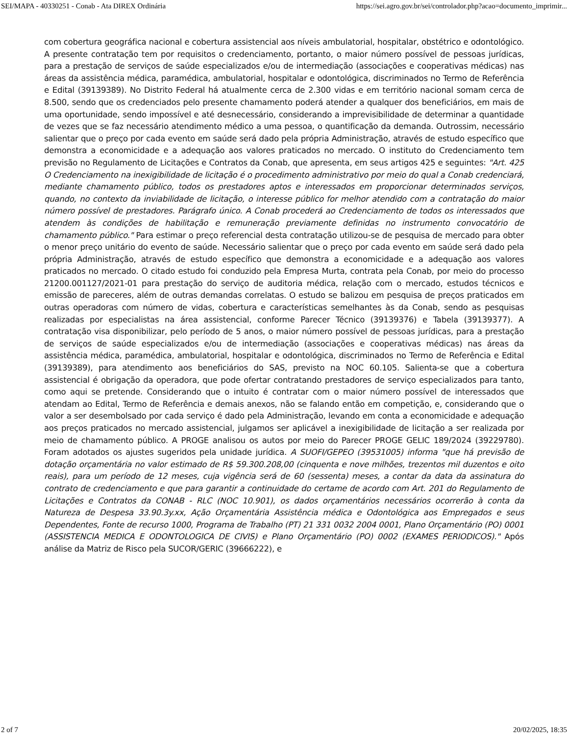SEI/MAPA - 40330251 - Conab - Ata DIREX Ordinária https://sei.agro.gov.br/sei/controlador.php?acao=documento_imprimir...
com cobertura geográfica nacional e cobertura assistencial aos níveis ambulatorial, hospitalar, obstétrico e odontológico. A presente contratação tem por requisitos o credenciamento, portanto, o maior número possível de pessoas jurídicas, para a prestação de serviços de saúde especializados e/ou de intermediação (associações e cooperativas médicas) nas áreas da assistência médica, paramédica, ambulatorial, hospitalar e odontológica, discriminados no Termo de Referência e Edital (39139389). No Distrito Federal há atualmente cerca de 2.300 vidas e em território nacional somam cerca de 8.500, sendo que os credenciados pelo presente chamamento poderá atender a qualquer dos beneficiários, em mais de uma oportunidade, sendo impossível e até desnecessário, considerando a imprevisibilidade de determinar a quantidade de vezes que se faz necessário atendimento médico a uma pessoa, o quantificação da demanda. Outrossim, necessário salientar que o preço por cada evento em saúde será dado pela própria Administração, através de estudo específico que demonstra a economicidade e a adequação aos valores praticados no mercado. O instituto do Credenciamento tem previsão no Regulamento de Licitações e Contratos da Conab, que apresenta, em seus artigos 425 e seguintes: "Art. 425 O Credenciamento na inexigibilidade de licitação é o procedimento administrativo por meio do qual a Conab credenciará, mediante chamamento público, todos os prestadores aptos e interessados em proporcionar determinados serviços, quando, no contexto da inviabilidade de licitação, o interesse público for melhor atendido com a contratação do maior número possível de prestadores. Parágrafo único. A Conab procederá ao Credenciamento de todos os interessados que atendem às condições de habilitação e remuneração previamente definidas no instrumento convocatório de chamamento público." Para estimar o preço referencial desta contratação utilizou-se de pesquisa de mercado para obter o menor preço unitário do evento de saúde. Necessário salientar que o preço por cada evento em saúde será dado pela própria Administração, através de estudo específico que demonstra a economicidade e a adequação aos valores praticados no mercado. O citado estudo foi conduzido pela Empresa Murta, contrata pela Conab, por meio do processo 21200.001127/2021-01 para prestação do serviço de auditoria médica, relação com o mercado, estudos técnicos e emissão de pareceres, além de outras demandas correlatas. O estudo se balizou em pesquisa de preços praticados em outras operadoras com número de vidas, cobertura e características semelhantes às da Conab, sendo as pesquisas realizadas por especialistas na área assistencial, conforme Parecer Técnico (39139376) e Tabela (39139377). A contratação visa disponibilizar, pelo período de 5 anos, o maior número possível de pessoas jurídicas, para a prestação de serviços de saúde especializados e/ou de intermediação (associações e cooperativas médicas) nas áreas da assistência médica, paramédica, ambulatorial, hospitalar e odontológica, discriminados no Termo de Referência e Edital (39139389), para atendimento aos beneficiários do SAS, previsto na NOC 60.105. Salienta-se que a cobertura assistencial é obrigação da operadora, que pode ofertar contratando prestadores de serviço especializados para tanto, como aqui se pretende. Considerando que o intuito é contratar com o maior número possível de interessados que atendam ao Edital, Termo de Referência e demais anexos, não se falando então em competição, e, considerando que o valor a ser desembolsado por cada serviço é dado pela Administração, levando em conta a economicidade e adequação aos preços praticados no mercado assistencial, julgamos ser aplicável a inexigibilidade de licitação a ser realizada por meio de chamamento público. A PROGE analisou os autos por meio do Parecer PROGE GELIC 189/2024 (39229780). Foram adotados os ajustes sugeridos pela unidade jurídica. A SUOFI/GEPEO (39531005) informa "que há previsão de dotação orçamentária no valor estimado de R$ 59.300.208,00 (cinquenta e nove milhões, trezentos mil duzentos e oito reais), para um período de 12 meses, cuja vigência será de 60 (sessenta) meses, a contar da data da assinatura do contrato de credenciamento e que para garantir a continuidade do certame de acordo com Art. 201 do Regulamento de Licitações e Contratos da CONAB - RLC (NOC 10.901), os dados orçamentários necessários ocorrerão à conta da Natureza de Despesa 33.90.3y.xx, Ação Orçamentária Assistência médica e Odontológica aos Empregados e seus Dependentes, Fonte de recurso 1000, Programa de Trabalho (PT) 21 331 0032 2004 0001, Plano Orçamentário (PO) 0001 (ASSISTENCIA MEDICA E ODONTOLOGICA DE CIVIS) e Plano Orçamentário (PO) 0002 (EXAMES PERIODICOS)." Após análise da Matriz de Risco pela SUCOR/GERIC (39666222), e
2 of 7 20/02/2025, 18:35